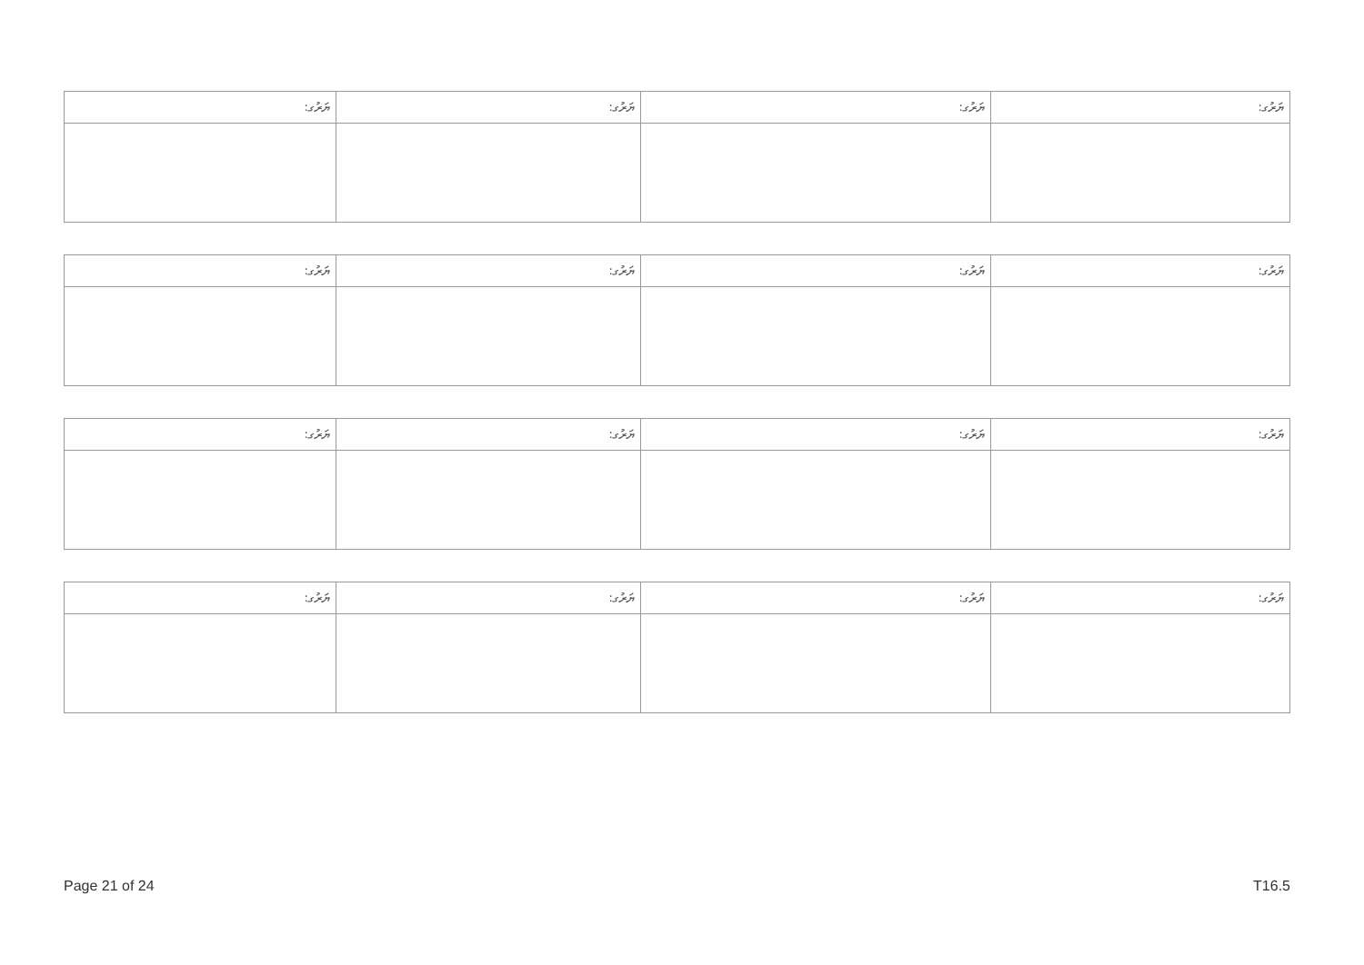| ޔަރުގ: | ޔަރުގ: | ޔަރުގ: | ޔަރުގ: |
| ޔަރުގ: | ޔަރުގ: | ޔަރުގ: | ޔަރުގ: |
| ޔަރުގ: | ޔަރުގ: | ޔަރުގ: | ޔަރުގ: |
| ޔަރުގ: | ޔަރުގ: | ޔަރުގ: | ޔަރުގ: |
Page 21 of 24 T16.5